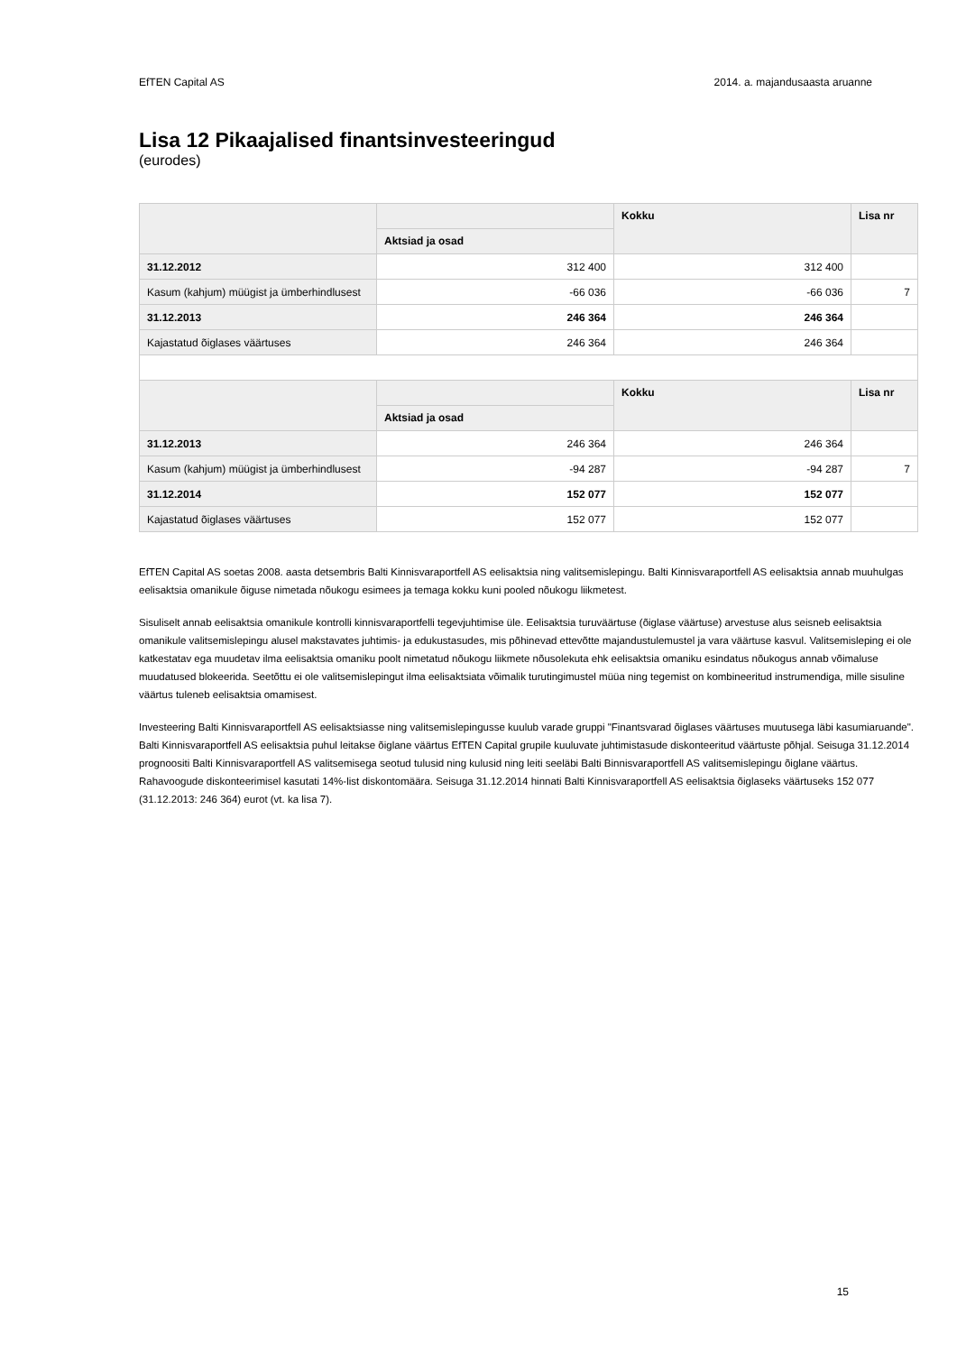EfTEN Capital AS 2014. a. majandusaasta aruanne
Lisa 12 Pikaajalised finantsinvesteeringud
(eurodes)
| | | Kokku | Lisa nr |
| --- | --- | --- | --- |
| | Aktsiad ja osad | | |
| 31.12.2012 | 312 400 | 312 400 | |
| Kasum (kahjum) müügist ja ümberhindlusest | -66 036 | -66 036 | 7 |
| 31.12.2013 | 246 364 | 246 364 | |
| Kajastatud õiglases väärtuses | 246 364 | 246 364 | |
| | | Kokku | Lisa nr |
| | Aktsiad ja osad | | |
| 31.12.2013 | 246 364 | 246 364 | |
| Kasum (kahjum) müügist ja ümberhindlusest | -94 287 | -94 287 | 7 |
| 31.12.2014 | 152 077 | 152 077 | |
| Kajastatud õiglases väärtuses | 152 077 | 152 077 | |
EfTEN Capital AS soetas 2008. aasta detsembris Balti Kinnisvaraportfell AS eelisaktsia ning valitsemislepingu. Balti Kinnisvaraportfell AS eelisaktsia annab muuhulgas eelisaktsia omanikule õiguse nimetada nõukogu esimees ja temaga kokku kuni pooled nõukogu liikmetest.
Sisuliselt annab eelisaktsia omanikule kontrolli kinnisvaraportfelli tegevjuhtimise üle. Eelisaktsia turuväärtuse (õiglase väärtuse) arvestuse alus seisneb eelisaktsia omanikule valitsemislepingu alusel makstavates juhtimis- ja edukustasudes, mis põhinevad ettevõtte majandustulemustel ja vara väärtuse kasvul. Valitsemisleping ei ole katkestatav ega muudetav ilma eelisaktsia omaniku poolt nimetatud nõukogu liikmete nõusolekuta ehk eelisaktsia omaniku esindatus nõukogus annab võimaluse muudatused blokeerida. Seetõttu ei ole valitsemislepingut ilma eelisaktsiata võimalik turutingimustel müüa ning tegemist on kombineeritud instrumendiga, mille sisuline väärtus tuleneb eelisaktsia omamisest.
Investeering Balti Kinnisvaraportfell AS eelisaktsiasse ning valitsemislepingusse kuulub varade gruppi "Finantsvarad õiglases väärtuses muutusega läbi kasumiaruande". Balti Kinnisvaraportfell AS eelisaktsia puhul leitakse õiglane väärtus EfTEN Capital grupile kuuluvate juhtimistasude diskonteeritud väärtuste põhjal. Seisuga 31.12.2014 prognoositi Balti Kinnisvaraportfell AS valitsemisega seotud tulusid ning kulusid ning leiti seeläbi Balti Binnisvaraportfell AS valitsemislepingu õiglane väärtus. Rahavoogude diskonteerimisel kasutati 14%-list diskontomäära. Seisuga 31.12.2014 hinnati Balti Kinnisvaraportfell AS eelisaktsia õiglaseks väärtuseks 152 077 (31.12.2013: 246 364) eurot (vt. ka lisa 7).
15